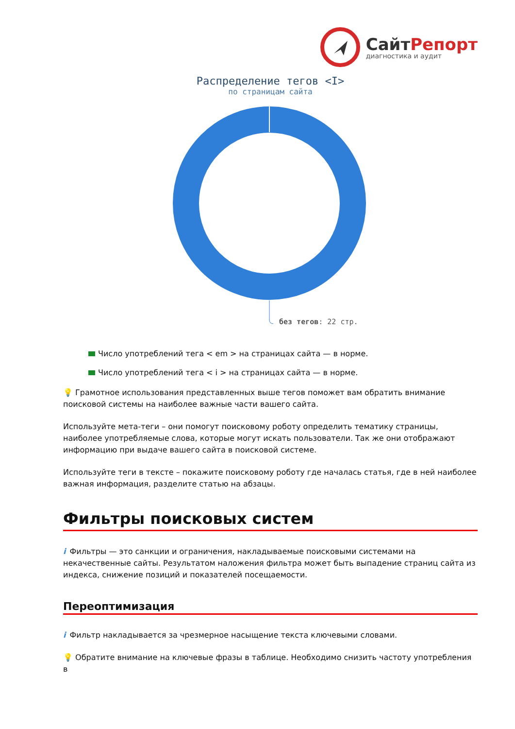СайтРепорт
диагностика и аудит
Распределение тегов <I>
по страницам сайта
без тегов: 22 стр.
Число употреблений тега < em > на страницах сайта — в норме.
Число употреблений тега < i > на страницах сайта — в норме.
💡 Грамотное использования представленных выше тегов поможет вам обратить внимание поисковой системы на наиболее важные части вашего сайта.
Используйте мета-теги – они помогут поисковому роботу определить тематику страницы, наиболее употребляемые слова, которые могут искать пользователи. Так же они отображают информацию при выдаче вашего сайта в поисковой системе.
Используйте теги в тексте – покажите поисковому роботу где началась статья, где в ней наиболее важная информация, разделите статью на абзацы.
Фильтры поисковых систем
i Фильтры — это санкции и ограничения, накладываемые поисковыми системами на некачественные сайты. Результатом наложения фильтра может быть выпадение страниц сайта из индекса, снижение позиций и показателей посещаемости.
Переоптимизация
i Фильтр накладывается за чрезмерное насыщение текста ключевыми словами.
💡 Обратите внимание на ключевые фразы в таблице. Необходимо снизить частоту употребления в